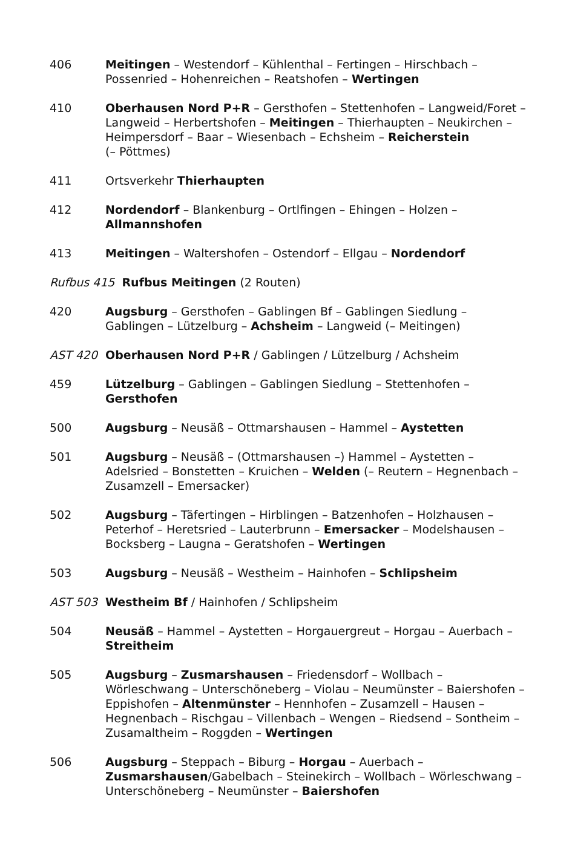| 406 | Meitingen – Westendorf – Kühlenthal – Fertingen – Hirschbach – Possenried – Hohenreichen – Reatshofen – Wertingen |
| 410 | Oberhausen Nord P+R – Gersthofen – Stettenhofen – Langweid/Foret – Langweid – Herbertshofen – Meitingen – Thierhaupten – Neukirchen – Heimpersdorf – Baar – Wiesenbach – Echsheim – Reicherstein (– Pöttmes) |
| 411 | Ortsverkehr Thierhaupten |
| 412 | Nordendorf – Blankenburg – Ortlfingen – Ehingen – Holzen – Allmannshofen |
| 413 | Meitingen – Waltershofen – Ostendorf – Ellgau – Nordendorf |
| Rufbus 415 Rufbus Meitingen (2 Routen) | |
| 420 | Augsburg – Gersthofen – Gablingen Bf – Gablingen Siedlung – Gablingen – Lützelburg – Achsheim – Langweid (– Meitingen) |
| AST 420 | Oberhausen Nord P+R / Gablingen / Lützelburg / Achsheim |
| 459 | Lützelburg – Gablingen – Gablingen Siedlung – Stettenhofen – Gersthofen |
| 500 | Augsburg – Neusäß – Ottmarshausen – Hammel – Aystetten |
| 501 | Augsburg – Neusäß – (Ottmarshausen –) Hammel – Aystetten – Adelsried – Bonstetten – Kruichen – Welden (– Reutern – Hegnenbach – Zusamzell – Emersacker) |
| 502 | Augsburg – Täfertingen – Hirblingen – Batzenhofen – Holzhausen – Peterhof – Heretsried – Lauterbrunn – Emersacker – Modelshausen – Bocksberg – Laugna – Geratshofen – Wertingen |
| 503 | Augsburg – Neusäß – Westheim – Hainhofen – Schlipsheim |
| AST 503 | Westheim Bf / Hainhofen / Schlipsheim |
| 504 | Neusäß – Hammel – Aystetten – Horgauergreut – Horgau – Auerbach – Streitheim |
| 505 | Augsburg – Zusmarshausen – Friedensdorf – Wollbach – Wörleschwang – Unterschöneberg – Violau – Neumünster – Baiershofen – Eppishofen – Altenmünster – Hennhofen – Zusamzell – Hausen – Hegnenbach – Rischgau – Villenbach – Wengen – Riedsend – Sontheim – Zusamaltheim – Roggden – Wertingen |
| 506 | Augsburg – Steppach – Biburg – Horgau – Auerbach – Zusmarshausen /Gabelbach – Steinekirch – Wollbach – Wörleschwang – Unterschöneberg – Neumünster – Baiershofen |